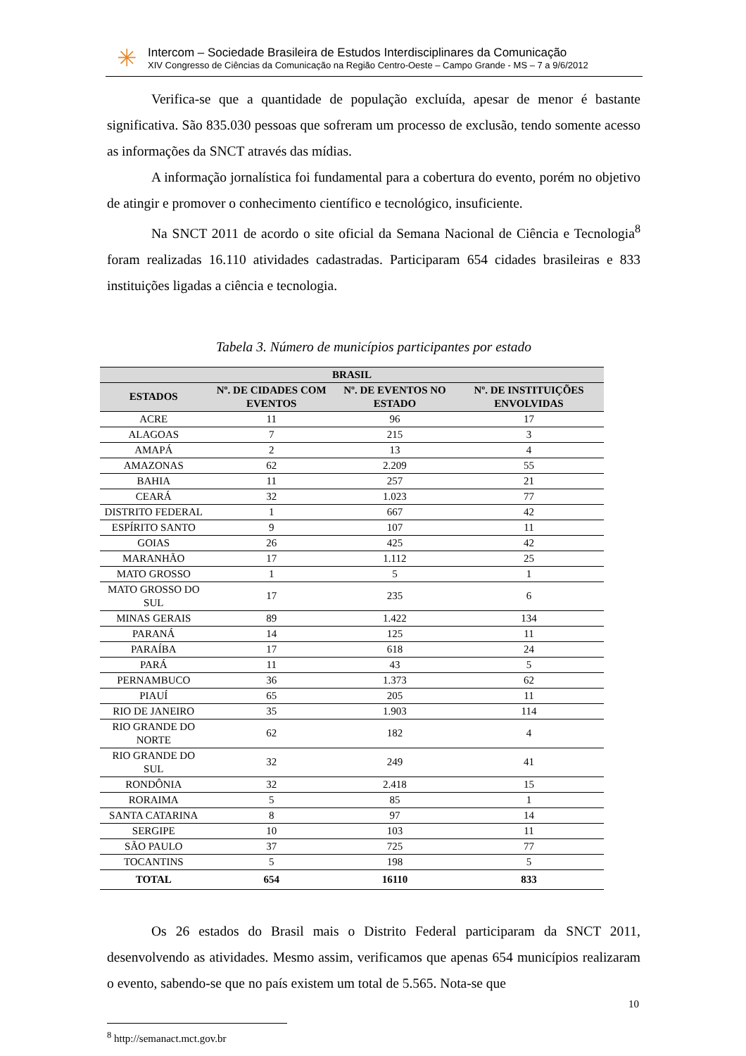✳
Intercom – Sociedade Brasileira de Estudos Interdisciplinares da Comunicação
XIV Congresso de Ciências da Comunicação na Região Centro-Oeste – Campo Grande - MS – 7 a 9/6/2012
Verifica-se que a quantidade de população excluída, apesar de menor é bastante significativa. São 835.030 pessoas que sofreram um processo de exclusão, tendo somente acesso as informações da SNCT através das mídias.
A informação jornalística foi fundamental para a cobertura do evento, porém no objetivo de atingir e promover o conhecimento científico e tecnológico, insuficiente.
Na SNCT 2011 de acordo o site oficial da Semana Nacional de Ciência e Tecnologia<sup>8</sup> foram realizadas 16.110 atividades cadastradas. Participaram 654 cidades brasileiras e 833 instituições ligadas a ciência e tecnologia.
Tabela 3. Número de municípios participantes por estado
| BRASIL | | | |
| --- | --- | --- | --- |
| ESTADOS | Nº. DE CIDADES COM EVENTOS | Nº. DE EVENTOS NO ESTADO | Nº. DE INSTITUIÇÕES ENVOLVIDAS |
| ACRE | 11 | 96 | 17 |
| ALAGOAS | 7 | 215 | 3 |
| AMAPÁ | 2 | 13 | 4 |
| AMAZONAS | 62 | 2.209 | 55 |
| BAHIA | 11 | 257 | 21 |
| CEARÁ | 32 | 1.023 | 77 |
| DISTRITO FEDERAL | 1 | 667 | 42 |
| ESPÍRITO SANTO | 9 | 107 | 11 |
| GOIAS | 26 | 425 | 42 |
| MARANHÃO | 17 | 1.112 | 25 |
| MATO GROSSO | 1 | 5 | 1 |
| MATO GROSSO DO SUL | 17 | 235 | 6 |
| MINAS GERAIS | 89 | 1.422 | 134 |
| PARANÁ | 14 | 125 | 11 |
| PARAÍBA | 17 | 618 | 24 |
| PARÁ | 11 | 43 | 5 |
| PERNAMBUCO | 36 | 1.373 | 62 |
| PIAUÍ | 65 | 205 | 11 |
| RIO DE JANEIRO | 35 | 1.903 | 114 |
| RIO GRANDE DO NORTE | 62 | 182 | 4 |
| RIO GRANDE DO SUL | 32 | 249 | 41 |
| RONDÔNIA | 32 | 2.418 | 15 |
| RORAIMA | 5 | 85 | 1 |
| SANTA CATARINA | 8 | 97 | 14 |
| SERGIPE | 10 | 103 | 11 |
| SÃO PAULO | 37 | 725 | 77 |
| TOCANTINS | 5 | 198 | 5 |
| TOTAL | 654 | 16110 | 833 |
Os 26 estados do Brasil mais o Distrito Federal participaram da SNCT 2011, desenvolvendo as atividades. Mesmo assim, verificamos que apenas 654 municípios realizaram o evento, sabendo-se que no país existem um total de 5.565. Nota-se que
<sup>8</sup> http://semanact.mct.gov.br
10